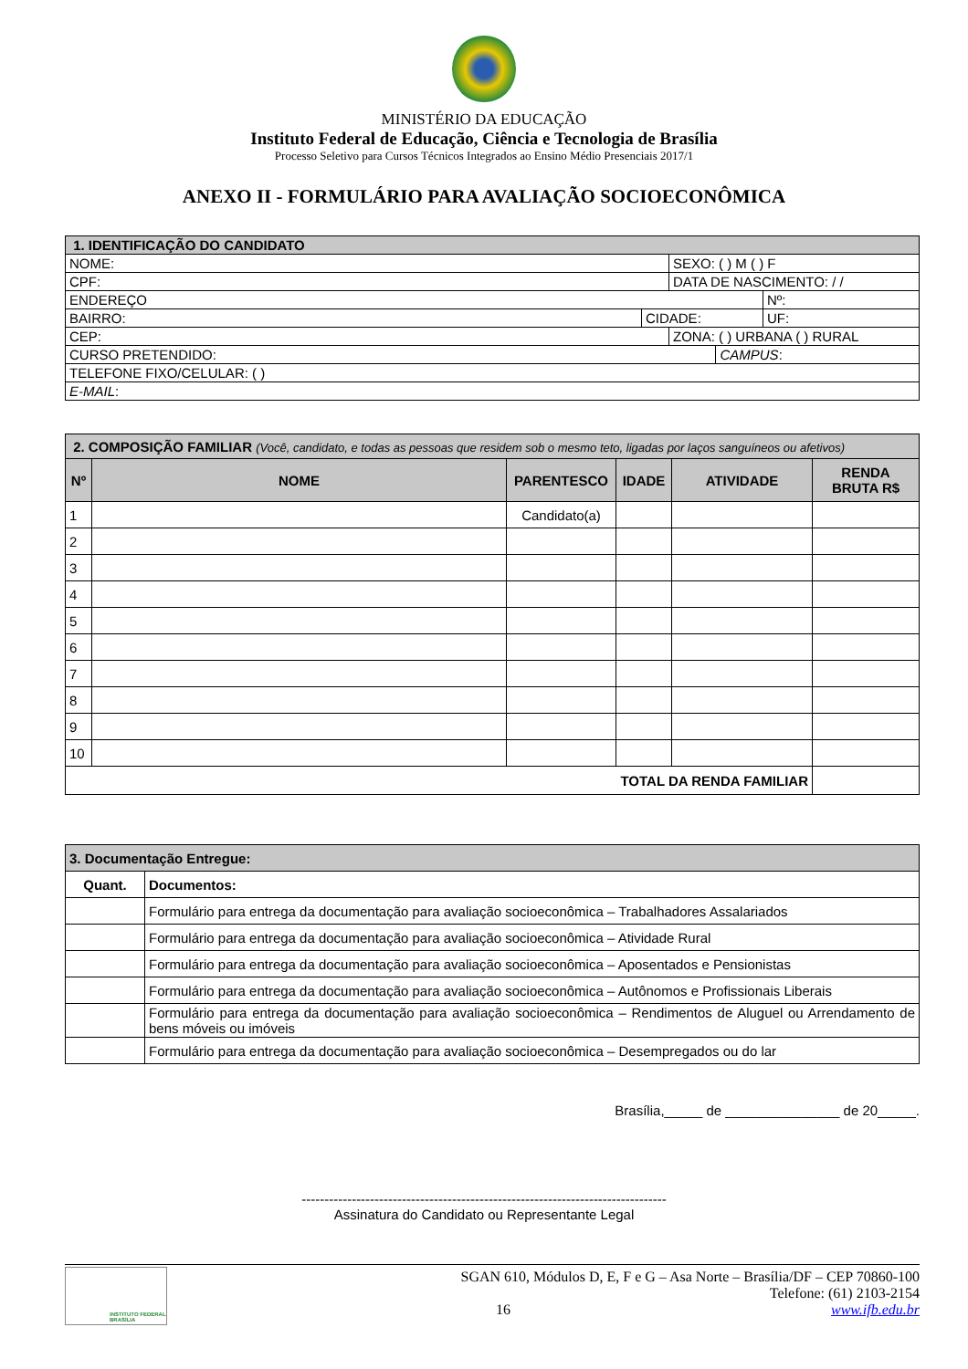MINISTÉRIO DA EDUCAÇÃO
Instituto Federal de Educação, Ciência e Tecnologia de Brasília
Processo Seletivo para Cursos Técnicos Integrados ao Ensino Médio Presenciais 2017/1
ANEXO II - FORMULÁRIO PARA AVALIAÇÃO SOCIOECONÔMICA
| 1. IDENTIFICAÇÃO DO CANDIDATO | | | | |
| NOME: | | SEXO: ( ) M ( ) F | | |
| CPF: | | DATA DE NASCIMENTO: / / | | |
| ENDEREÇO | | | | Nº: |
| BAIRRO: | CIDADE: | | | UF: |
| CEP: | | ZONA: ( ) URBANA ( ) RURAL | | |
| CURSO PRETENDIDO: | | | CAMPUS : | |
| TELEFONE FIXO/CELULAR: ( ) | | | | |
| E-MAIL : | | | | |
| 2. COMPOSIÇÃO FAMILIAR (Você, candidato, e todas as pessoas que residem sob o mesmo teto, ligadas por laços sanguíneos ou afetivos) | | | | | |
| Nº | NOME | PARENTESCO | IDADE | ATIVIDADE | RENDA BRUTA R$ |
| 1 | | Candidato(a) | | | |
| 2 | | | | | |
| 3 | | | | | |
| 4 | | | | | |
| 5 | | | | | |
| 6 | | | | | |
| 7 | | | | | |
| 8 | | | | | |
| 9 | | | | | |
| 10 | | | | | |
| TOTAL DA RENDA FAMILIAR | | | | | |
| 3. Documentação Entregue: | |
| Quant. | Documentos: |
| | Formulário para entrega da documentação para avaliação socioeconômica – Trabalhadores Assalariados |
| | Formulário para entrega da documentação para avaliação socioeconômica – Atividade Rural |
| | Formulário para entrega da documentação para avaliação socioeconômica – Aposentados e Pensionistas |
| | Formulário para entrega da documentação para avaliação socioeconômica – Autônomos e Profissionais Liberais |
| | Formulário para entrega da documentação para avaliação socioeconômica – Rendimentos de Aluguel ou Arrendamento de bens móveis ou imóveis |
| | Formulário para entrega da documentação para avaliação socioeconômica – Desempregados ou do lar |
Brasília,_____ de _______________ de 20_____.
--------------------------------------------------------------------------------
Assinatura do Candidato ou Representante Legal
INSTITUTO FEDERAL BRASÍLIA
SGAN 610, Módulos D, E, F e G – Asa Norte – Brasília/DF – CEP 70860-100
Telefone: (61) 2103-2154
16 www.ifb.edu.br